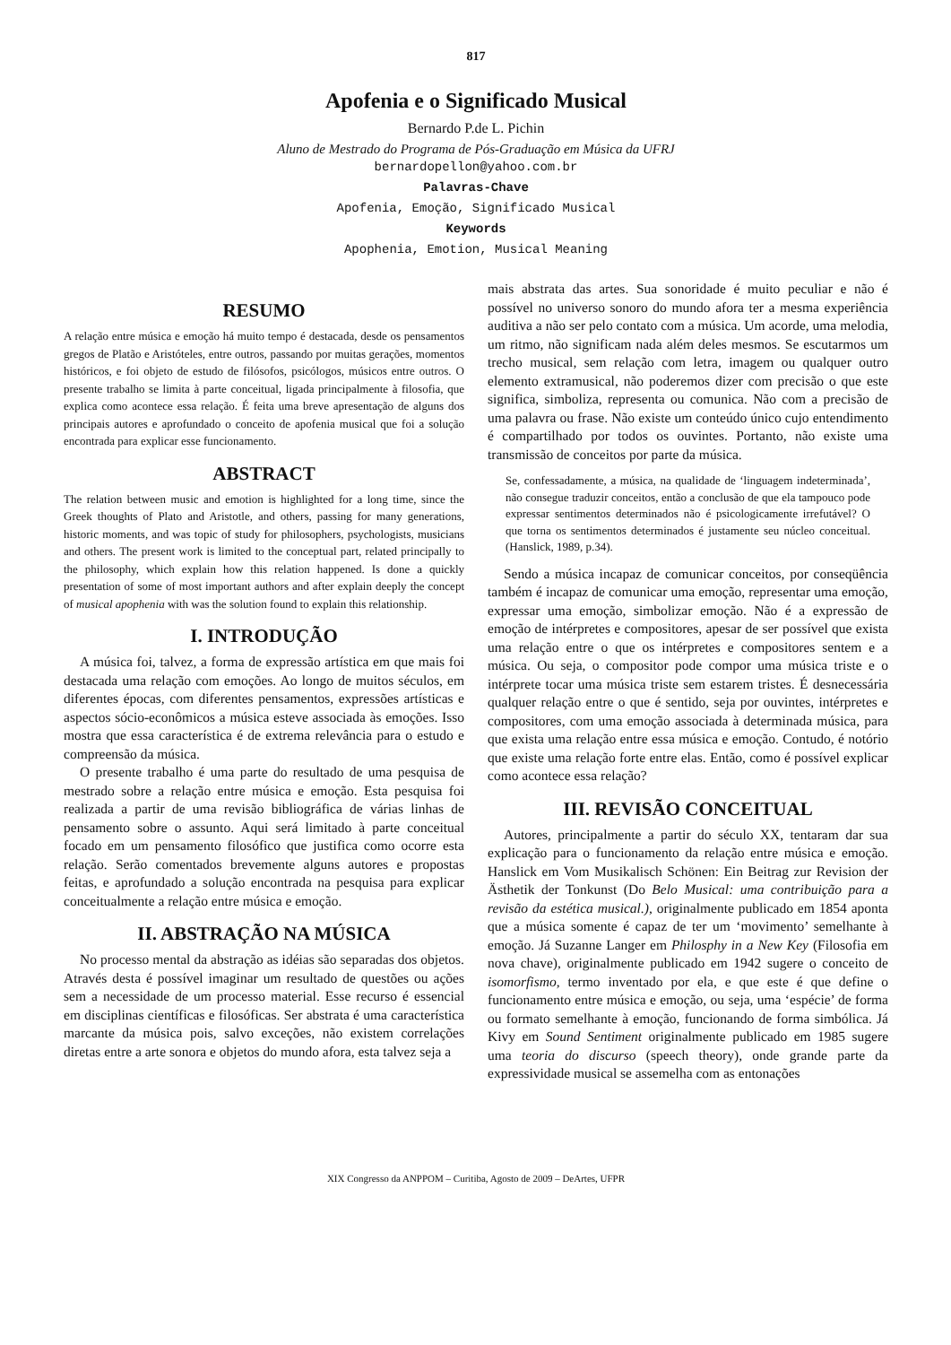817
Apofenia e o Significado Musical
Bernardo P.de L. Pichin
Aluno de Mestrado do Programa de Pós-Graduação em Música da UFRJ
bernardopellon@yahoo.com.br
Palavras-Chave
Apofenia, Emoção, Significado Musical
Keywords
Apophenia, Emotion, Musical Meaning
RESUMO
A relação entre música e emoção há muito tempo é destacada, desde os pensamentos gregos de Platão e Aristóteles, entre outros, passando por muitas gerações, momentos históricos, e foi objeto de estudo de filósofos, psicólogos, músicos entre outros. O presente trabalho se limita à parte conceitual, ligada principalmente à filosofia, que explica como acontece essa relação. É feita uma breve apresentação de alguns dos principais autores e aprofundado o conceito de apofenia musical que foi a solução encontrada para explicar esse funcionamento.
ABSTRACT
The relation between music and emotion is highlighted for a long time, since the Greek thoughts of Plato and Aristotle, and others, passing for many generations, historic moments, and was topic of study for philosophers, psychologists, musicians and others. The present work is limited to the conceptual part, related principally to the philosophy, which explain how this relation happened. Is done a quickly presentation of some of most important authors and after explain deeply the concept of musical apophenia with was the solution found to explain this relationship.
I. INTRODUÇÃO
A música foi, talvez, a forma de expressão artística em que mais foi destacada uma relação com emoções. Ao longo de muitos séculos, em diferentes épocas, com diferentes pensamentos, expressões artísticas e aspectos sócio-econômicos a música esteve associada às emoções. Isso mostra que essa característica é de extrema relevância para o estudo e compreensão da música.
O presente trabalho é uma parte do resultado de uma pesquisa de mestrado sobre a relação entre música e emoção. Esta pesquisa foi realizada a partir de uma revisão bibliográfica de várias linhas de pensamento sobre o assunto. Aqui será limitado à parte conceitual focado em um pensamento filosófico que justifica como ocorre esta relação. Serão comentados brevemente alguns autores e propostas feitas, e aprofundado a solução encontrada na pesquisa para explicar conceitualmente a relação entre música e emoção.
II. ABSTRAÇÃO NA MÚSICA
No processo mental da abstração as idéias são separadas dos objetos. Através desta é possível imaginar um resultado de questões ou ações sem a necessidade de um processo material. Esse recurso é essencial em disciplinas científicas e filosóficas. Ser abstrata é uma característica marcante da música pois, salvo exceções, não existem correlações diretas entre a arte sonora e objetos do mundo afora, esta talvez seja a
mais abstrata das artes. Sua sonoridade é muito peculiar e não é possível no universo sonoro do mundo afora ter a mesma experiência auditiva a não ser pelo contato com a música. Um acorde, uma melodia, um ritmo, não significam nada além deles mesmos. Se escutarmos um trecho musical, sem relação com letra, imagem ou qualquer outro elemento extramusical, não poderemos dizer com precisão o que este significa, simboliza, representa ou comunica. Não com a precisão de uma palavra ou frase. Não existe um conteúdo único cujo entendimento é compartilhado por todos os ouvintes. Portanto, não existe uma transmissão de conceitos por parte da música.
Se, confessadamente, a música, na qualidade de ‘linguagem indeterminada’, não consegue traduzir conceitos, então a conclusão de que ela tampouco pode expressar sentimentos determinados não é psicologicamente irrefutável? O que torna os sentimentos determinados é justamente seu núcleo conceitual. (Hanslick, 1989, p.34).
Sendo a música incapaz de comunicar conceitos, por conseqüência também é incapaz de comunicar uma emoção, representar uma emoção, expressar uma emoção, simbolizar emoção. Não é a expressão de emoção de intérpretes e compositores, apesar de ser possível que exista uma relação entre o que os intérpretes e compositores sentem e a música. Ou seja, o compositor pode compor uma música triste e o intérprete tocar uma música triste sem estarem tristes. É desnecessária qualquer relação entre o que é sentido, seja por ouvintes, intérpretes e compositores, com uma emoção associada à determinada música, para que exista uma relação entre essa música e emoção. Contudo, é notório que existe uma relação forte entre elas. Então, como é possível explicar como acontece essa relação?
III. REVISÃO CONCEITUAL
Autores, principalmente a partir do século XX, tentaram dar sua explicação para o funcionamento da relação entre música e emoção. Hanslick em Vom Musikalisch Schönen: Ein Beitrag zur Revision der Ästhetik der Tonkunst (Do Belo Musical: uma contribuição para a revisão da estética musical.), originalmente publicado em 1854 aponta que a música somente é capaz de ter um ‘movimento’ semelhante à emoção. Já Suzanne Langer em Philosphy in a New Key (Filosofia em nova chave), originalmente publicado em 1942 sugere o conceito de isomorfismo, termo inventado por ela, e que este é que define o funcionamento entre música e emoção, ou seja, uma ‘espécie’ de forma ou formato semelhante à emoção, funcionando de forma simbólica. Já Kivy em Sound Sentiment originalmente publicado em 1985 sugere uma teoria do discurso (speech theory), onde grande parte da expressividade musical se assemelha com as entonações
XIX Congresso da ANPPOM – Curitiba, Agosto de 2009 – DeArtes, UFPR